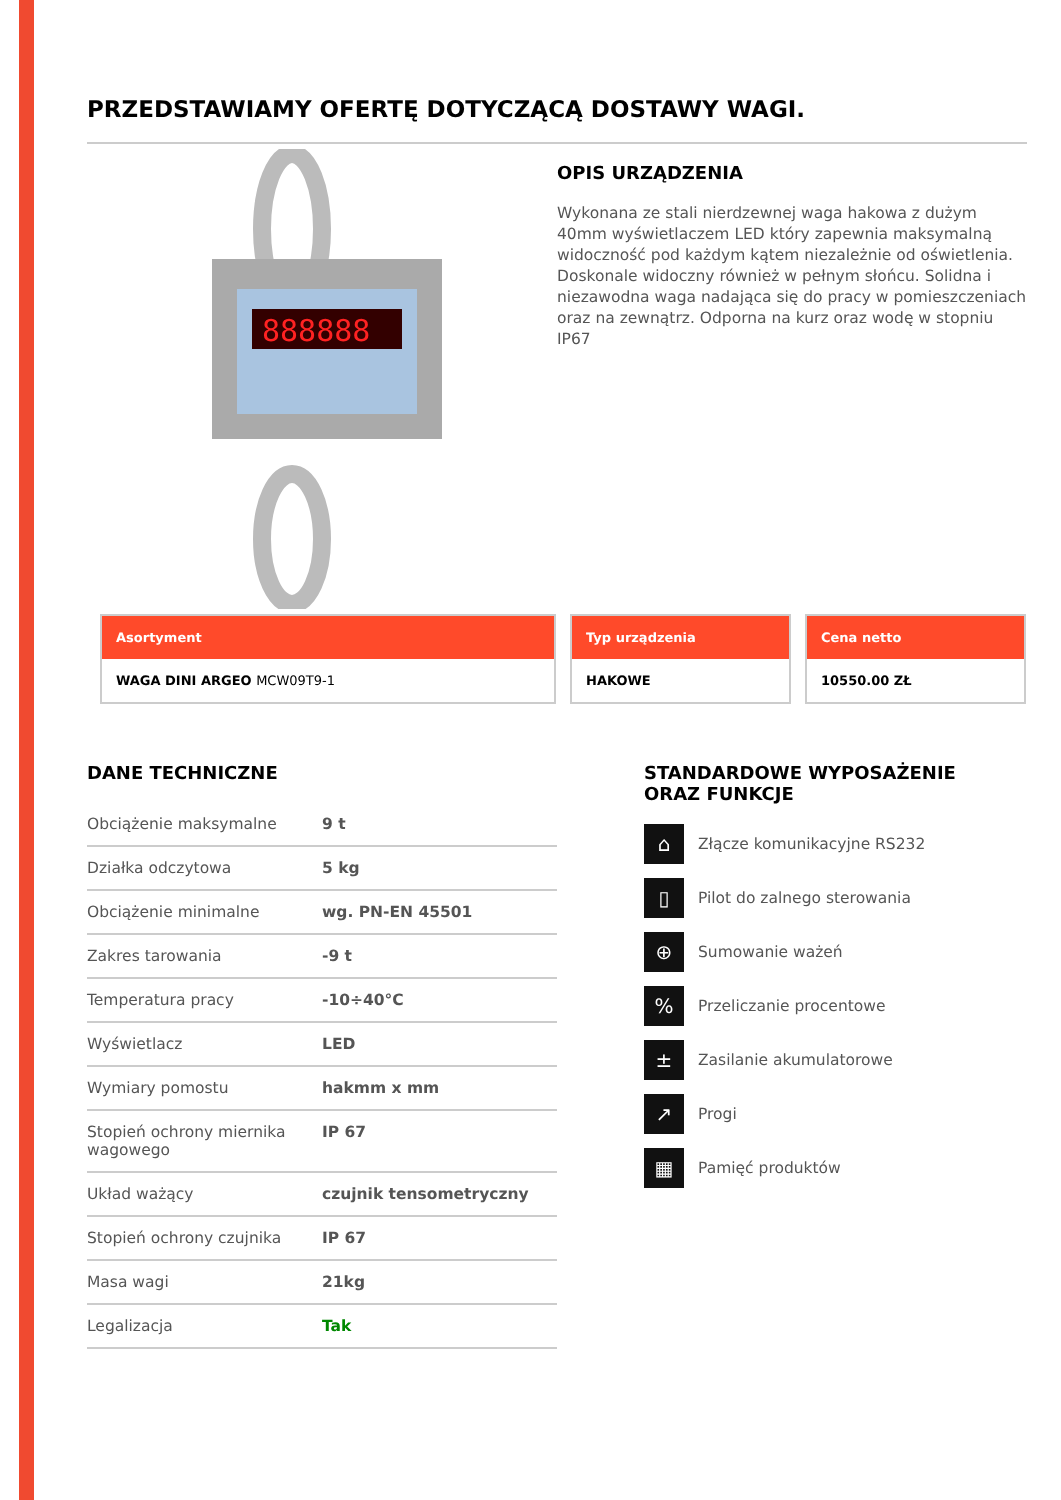PRZEDSTAWIAMY OFERTĘ DOTYCZĄCĄ DOSTAWY WAGI.
888888
OPIS URZĄDZENIA
Wykonana ze stali nierdzewnej waga hakowa z dużym 40mm wyświetlaczem LED który zapewnia maksymalną widoczność pod każdym kątem niezależnie od oświetlenia. Doskonale widoczny również w pełnym słońcu. Solidna i niezawodna waga nadająca się do pracy w pomieszczeniach oraz na zewnątrz. Odporna na kurz oraz wodę w stopniu IP67
Asortyment
WAGA DINI ARGEO MCW09T9-1
Typ urządzenia
HAKOWE
Cena netto
10550.00 ZŁ
DANE TECHNICZNE
| Obciążenie maksymalne | 9 t |
| Działka odczytowa | 5 kg |
| Obciążenie minimalne | wg. PN-EN 45501 |
| Zakres tarowania | -9 t |
| Temperatura pracy | -10÷40°C |
| Wyświetlacz | LED |
| Wymiary pomostu | hakmm x mm |
| Stopień ochrony miernika wagowego | IP 67 |
| Układ ważący | czujnik tensometryczny |
| Stopień ochrony czujnika | IP 67 |
| Masa wagi | 21kg |
| Legalizacja | Tak |
STANDARDOWE WYPOSAŻENIE
ORAZ FUNKCJE
⌂
Złącze komunikacyjne RS232
▯
Pilot do zalnego sterowania
⊕
Sumowanie ważeń
%
Przeliczanie procentowe
±
Zasilanie akumulatorowe
↗
Progi
▦
Pamięć produktów